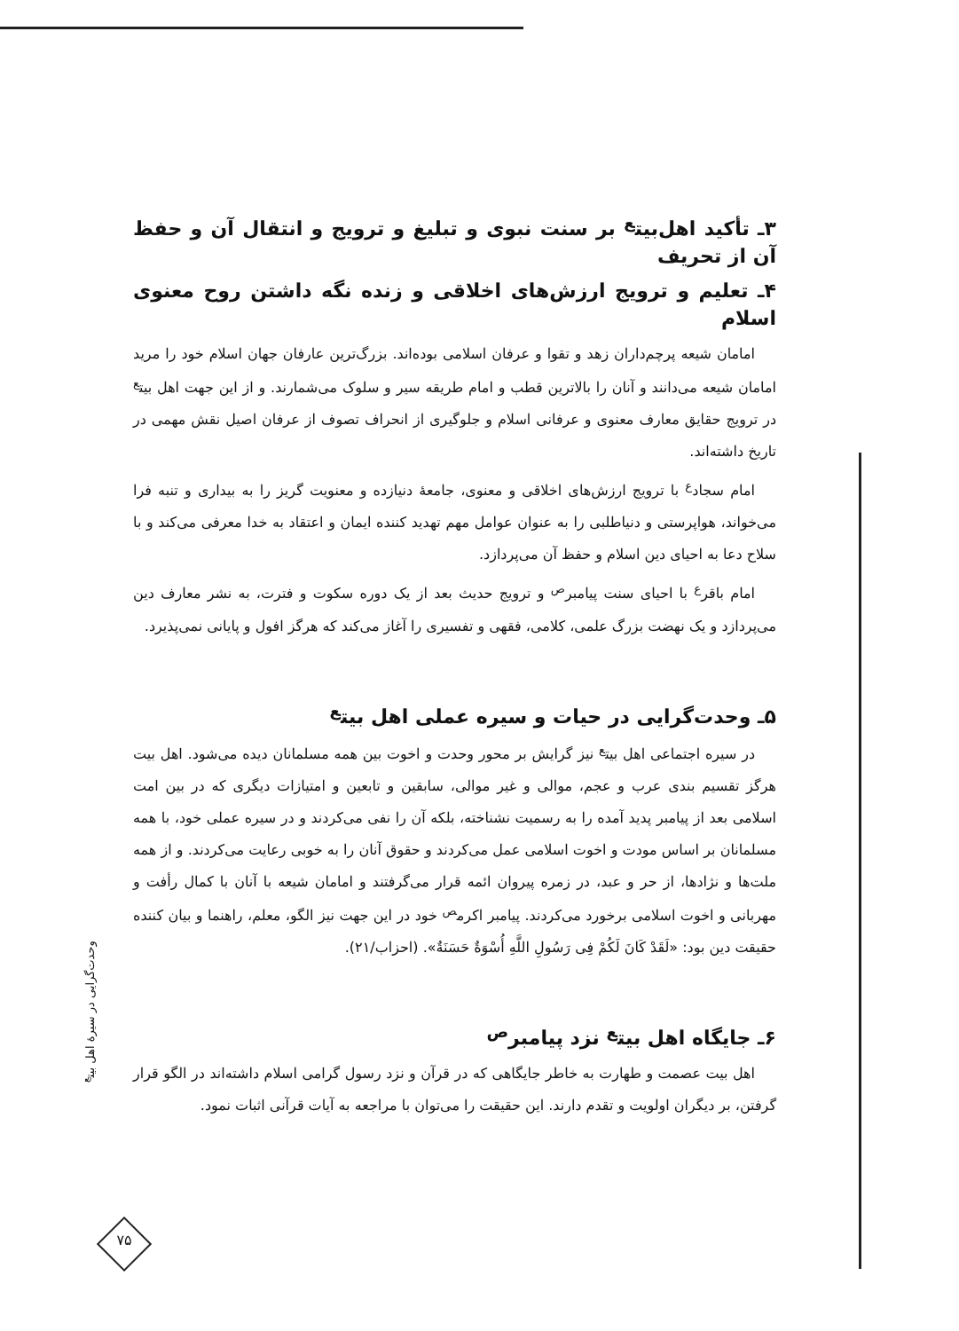۳ـ تأکید اهل‌بیت<sup>ع</sup> بر سنت نبوی و تبلیغ و ترویج و انتقال آن و حفظ آن از تحریف
۴ـ تعلیم و ترویج ارزش‌های اخلاقی و زنده نگه داشتن روح معنوی اسلام
امامان شیعه پرچم‌داران زهد و تقوا و عرفان اسلامی بوده‌اند. بزرگ‌ترین عارفان جهان اسلام خود را مرید امامان شیعه می‌دانند و آنان را بالاترین قطب و امام طریقه سیر و سلوک می‌شمارند. و از این جهت اهل بیت<sup>ع</sup> در ترویج حقایق معارف معنوی و عرفانی اسلام و جلوگیری از انحراف تصوف از عرفان اصیل نقش مهمی در تاریخ داشته‌اند.
امام سجاد<sup>ع</sup> با ترویج ارزش‌های اخلاقی و معنوی، جامعهٔ دنیازده و معنویت گریز را به بیداری و تنبه فرا می‌خواند، هواپرستی و دنیاطلبی را به عنوان عوامل مهم تهدید کننده ایمان و اعتقاد به خدا معرفی می‌کند و با سلاح دعا به احیای دین اسلام و حفظ آن می‌پردازد.
امام باقر<sup>ع</sup> با احیای سنت پیامبر<sup>ص</sup> و ترویج حدیث بعد از یک دوره سکوت و فترت، به نشر معارف دین می‌پردازد و یک نهضت بزرگ علمی، کلامی، فقهی و تفسیری را آغاز می‌کند که هرگز افول و پایانی نمی‌پذیرد.
۵ـ وحدت‌گرایی در حیات و سیره عملی اهل بیت<sup>ع</sup>
در سیره اجتماعی اهل بیت<sup>ع</sup> نیز گرایش بر محور وحدت و اخوت بین همه مسلمانان دیده می‌شود. اهل بیت هرگز تقسیم بندی عرب و عجم، موالی و غیر موالی، سابقین و تابعین و امتیازات دیگری که در بین امت اسلامی بعد از پیامبر پدید آمده را به رسمیت نشناخته، بلکه آن را نفی می‌کردند و در سیره عملی خود، با همه مسلمانان بر اساس مودت و اخوت اسلامی عمل می‌کردند و حقوق آنان را به خوبی رعایت می‌کردند. و از همه ملت‌ها و نژادها، از حر و عبد، در زمره پیروان ائمه قرار می‌گرفتند و امامان شیعه با آنان با کمال رأفت و مهربانی و اخوت اسلامی برخورد می‌کردند. پیامبر اکرم<sup>ص</sup> خود در این جهت نیز الگو، معلم، راهنما و بیان کننده حقیقت دین بود: «لَقَدْ کَانَ لَکُمْ فِی رَسُولِ اللَّهِ أُسْوَةٌ حَسَنَةٌ». (احزاب/۲۱).
۶ـ جایگاه اهل بیت<sup>ع</sup> نزد پیامبر<sup>ص</sup>
اهل بیت عصمت و طهارت به خاطر جایگاهی که در قرآن و نزد رسول گرامی اسلام داشته‌اند در الگو قرار گرفتن، بر دیگران اولویت و تقدم دارند. این حقیقت را می‌توان با مراجعه به آیات قرآنی اثبات نمود.
وحدت‌گرایی در سیرهٔ اهل بیت<sup>ع</sup>
۷۵